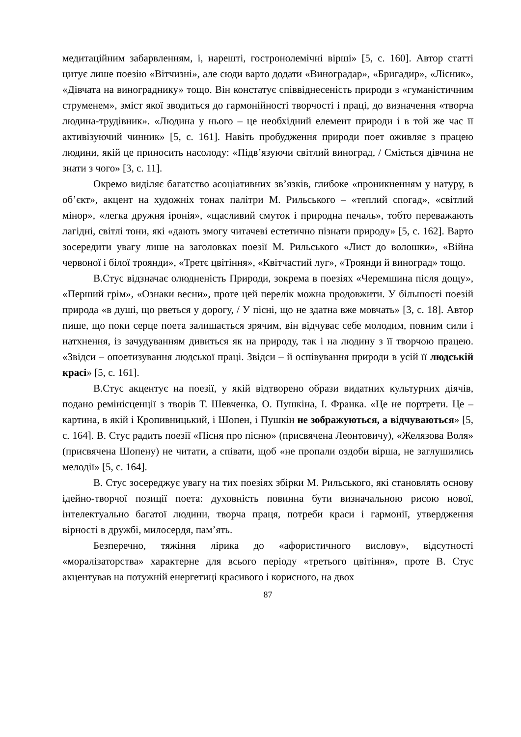медитаційним забарвленням, і, нарешті, гостронолемічні вірші» [5, с. 160]. Автор статті цитує лише поезію «Вітчизні», але сюди варто додати «Виноградар», «Бригадир», «Лісник», «Дівчата на винограднику» тощо. Він констатує співвіднесеність природи з «гуманістичним струменем», зміст якої зводиться до гармонійності творчості і праці, до визначення «творча людина-трудівник». «Людина у нього – це необхідний елемент природи і в той же час її активізуючий чинник» [5, с. 161]. Навіть пробудження природи поет оживляє з працею людини, якій це приносить насолоду: «Підв’язуючи світлий виноград, / Сміється дівчина не знати з чого» [3, с. 11].
Окремо виділяє багатство асоціативних зв’язків, глибоке «проникненням у натуру, в об’єкт», акцент на художніх тонах палітри М. Рильського – «теплий спогад», «світлий мінор», «легка дружня іронія», «щасливий смуток і природна печаль», тобто переважають лагідні, світлі тони, які «дають змогу читачеві естетично пізнати природу» [5, с. 162]. Варто зосередити увагу лише на заголовках поезії М. Рильського «Лист до волошки», «Війна червоної і білої троянди», «Третє цвітіння», «Квітчастий луг», «Троянди й виноград» тощо.
В.Стус відзначає олюдненість Природи, зокрема в поезіях «Черемшина після дощу», «Перший грім», «Ознаки весни», проте цей перелік можна продовжити. У більшості поезій природа «в душі, що рветься у дорогу, / У пісні, що не здатна вже мовчать» [3, с. 18]. Автор пише, що поки серце поета залишається зрячим, він відчуває себе молодим, повним сили і натхнення, із зачудуванням дивиться як на природу, так і на людину з її творчою працею. «Звідси – опоетизування людської праці. Звідси – й оспівування природи в усій її людській красі» [5, с. 161].
В.Стус акцентує на поезії, у якій відтворено образи видатних культурних діячів, подано ремінісценції з творів Т. Шевченка, О. Пушкіна, І. Франка. «Це не портрети. Це – картина, в якій і Кропивницький, і Шопен, і Пушкін не зображуються, а відчуваються» [5, с. 164]. В. Стус радить поезії «Пісня про пісню» (присвячена Леонтовичу), «Желязова Воля» (присвячена Шопену) не читати, а співати, щоб «не пропали оздоби вірша, не заглушились мелодії» [5, с. 164].
В. Стус зосереджує увагу на тих поезіях збірки М. Рильського, які становлять основу ідейно-творчої позиції поета: духовність повинна бути визначальною рисою нової, інтелектуально багатої людини, творча праця, потреби краси і гармонії, утвердження вірності в дружбі, милосердя, пам’ять.
Безперечно, тяжіння лірика до «афористичного вислову», відсутності «моралізаторства» характерне для всього періоду «третього цвітіння», проте В. Стус акцентував на потужній енергетиці красивого і корисного, на двох
87